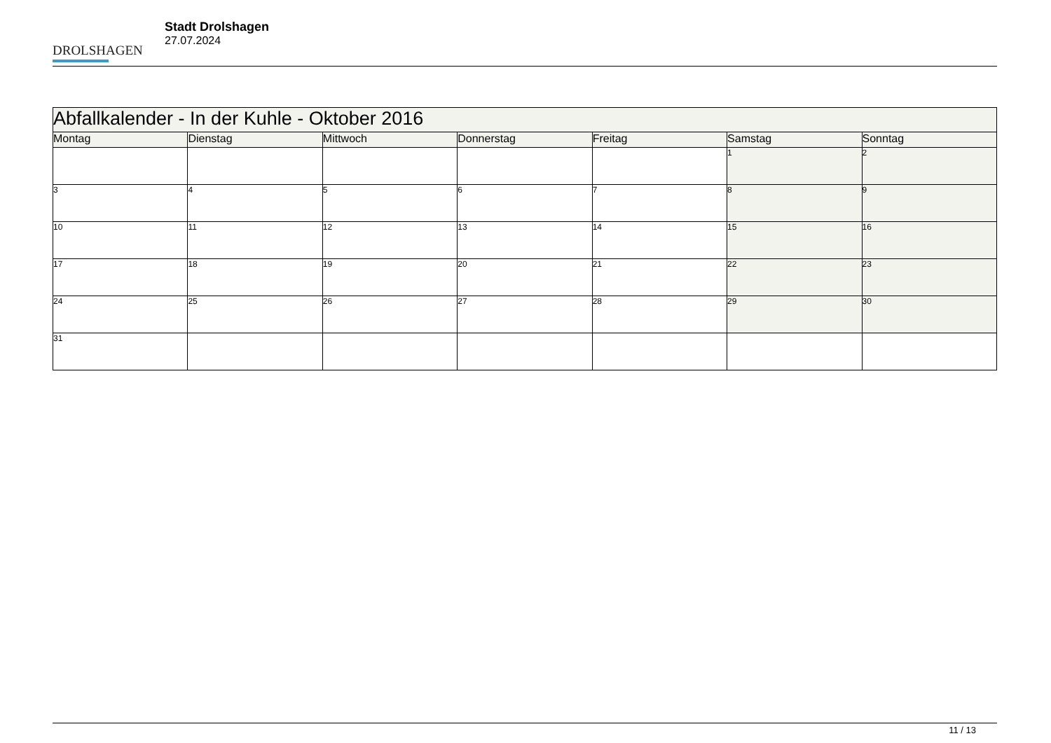DROLSHAGEN
Stadt Drolshagen
27.07.2024
| Abfallkalender - In der Kuhle - Oktober 2016 | | | | | | |
| Montag | Dienstag | Mittwoch | Donnerstag | Freitag | Samstag | Sonntag |
| | | | | | 1 | 2 |
| 3 | 4 | 5 | 6 | 7 | 8 | 9 |
| 10 | 11 | 12 | 13 | 14 | 15 | 16 |
| 17 | 18 | 19 | 20 | 21 | 22 | 23 |
| 24 | 25 | 26 | 27 | 28 | 29 | 30 |
| 31 | | | | | | |
11 / 13